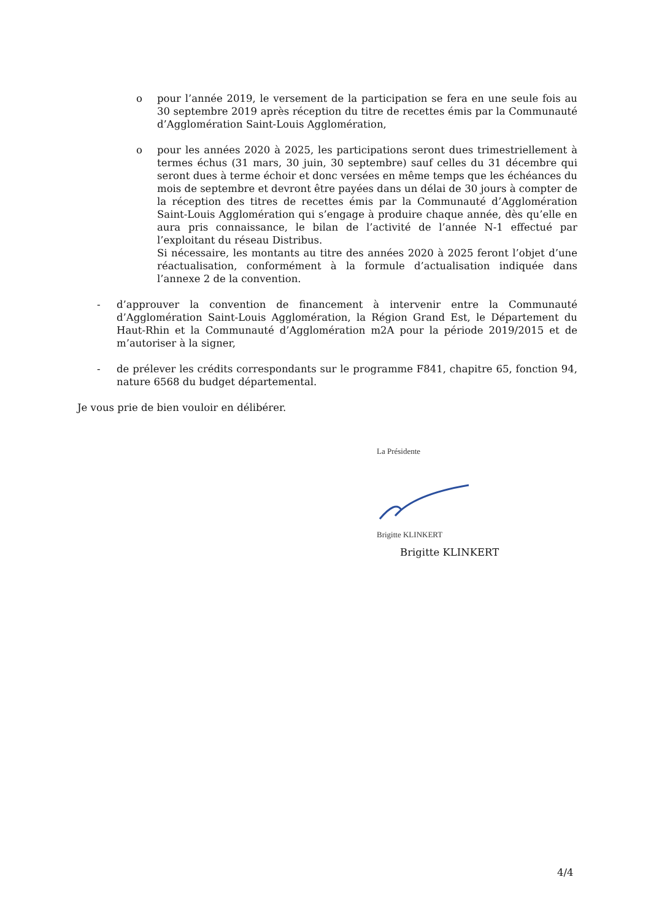o pour l’année 2019, le versement de la participation se fera en une seule fois au 30 septembre 2019 après réception du titre de recettes émis par la Communauté d’Agglomération Saint-Louis Agglomération,
o pour les années 2020 à 2025, les participations seront dues trimestriellement à termes échus (31 mars, 30 juin, 30 septembre) sauf celles du 31 décembre qui seront dues à terme échoir et donc versées en même temps que les échéances du mois de septembre et devront être payées dans un délai de 30 jours à compter de la réception des titres de recettes émis par la Communauté d’Agglomération Saint-Louis Agglomération qui s’engage à produire chaque année, dès qu’elle en aura pris connaissance, le bilan de l’activité de l’année N-1 effectué par l’exploitant du réseau Distribus.
Si nécessaire, les montants au titre des années 2020 à 2025 feront l’objet d’une réactualisation, conformément à la formule d’actualisation indiquée dans l’annexe 2 de la convention.
- d’approuver la convention de financement à intervenir entre la Communauté d’Agglomération Saint-Louis Agglomération, la Région Grand Est, le Département du Haut-Rhin et la Communauté d’Agglomération m2A pour la période 2019/2015 et de m’autoriser à la signer,
- de prélever les crédits correspondants sur le programme F841, chapitre 65, fonction 94, nature 6568 du budget départemental.
Je vous prie de bien vouloir en délibérer.
La Présidente
Brigitte KLINKERT
Brigitte KLINKERT
4/4